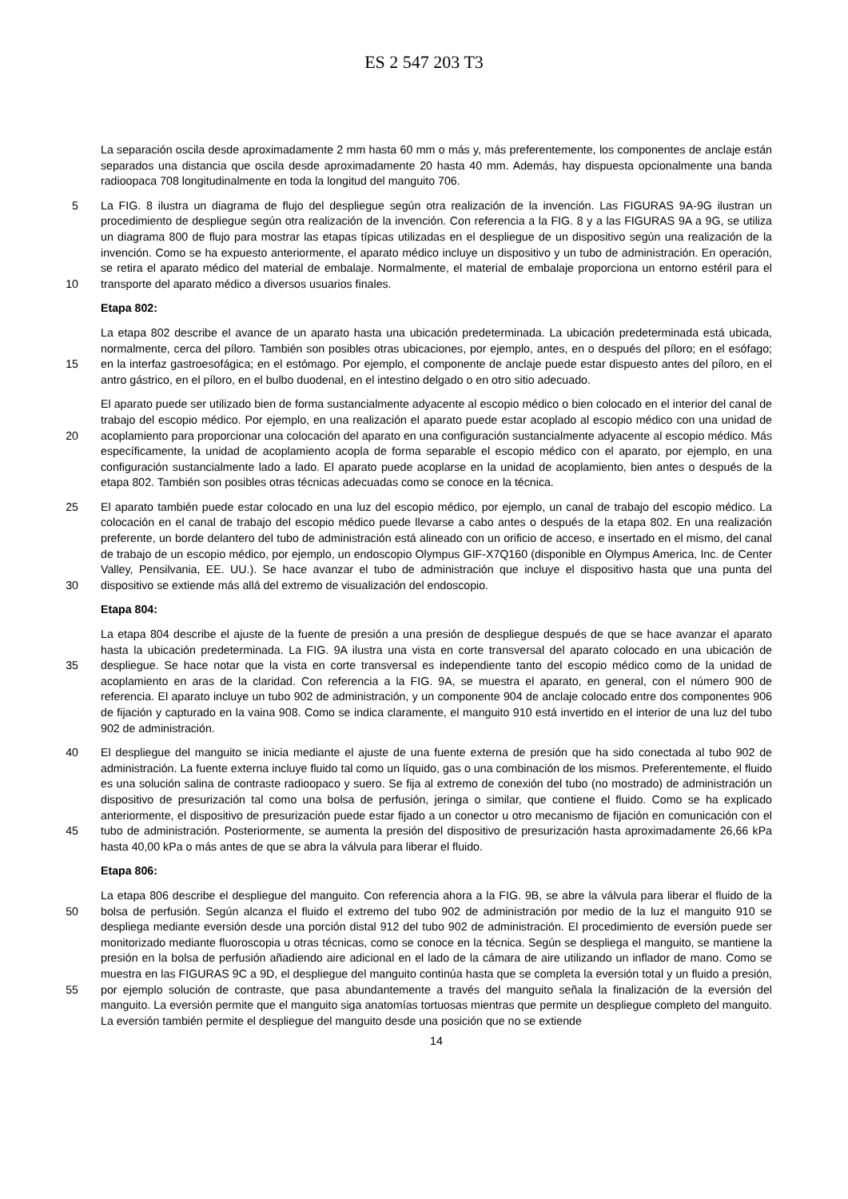ES 2 547 203 T3
La separación oscila desde aproximadamente 2 mm hasta 60 mm o más y, más preferentemente, los componentes de anclaje están separados una distancia que oscila desde aproximadamente 20 hasta 40 mm. Además, hay dispuesta opcionalmente una banda radioopaca 708 longitudinalmente en toda la longitud del manguito 706.
La FIG. 8 ilustra un diagrama de flujo del despliegue según otra realización de la invención. Las FIGURAS 9A-9G 5 ilustran un procedimiento de despliegue según otra realización de la invención. Con referencia a la FIG. 8 y a las FIGURAS 9A a 9G, se utiliza un diagrama 800 de flujo para mostrar las etapas típicas utilizadas en el despliegue de un dispositivo según una realización de la invención. Como se ha expuesto anteriormente, el aparato médico incluye un dispositivo y un tubo de administración. En operación, se retira el aparato médico del material de embalaje. Normalmente, el material de embalaje proporciona un entorno estéril para el transporte del aparato médico a 10 diversos usuarios finales.
Etapa 802:
La etapa 802 describe el avance de un aparato hasta una ubicación predeterminada. La ubicación predeterminada está ubicada, normalmente, cerca del píloro. También son posibles otras ubicaciones, por ejemplo, antes, en o después del píloro; en el esófago; en la interfaz gastroesofágica; en el estómago. Por ejemplo, el componente de 15 anclaje puede estar dispuesto antes del píloro, en el antro gástrico, en el píloro, en el bulbo duodenal, en el intestino delgado o en otro sitio adecuado.
El aparato puede ser utilizado bien de forma sustancialmente adyacente al escopio médico o bien colocado en el interior del canal de trabajo del escopio médico. Por ejemplo, en una realización el aparato puede estar acoplado al escopio médico con una unidad de acoplamiento para proporcionar una colocación del aparato en una configuración 20 sustancialmente adyacente al escopio médico. Más específicamente, la unidad de acoplamiento acopla de forma separable el escopio médico con el aparato, por ejemplo, en una configuración sustancialmente lado a lado. El aparato puede acoplarse en la unidad de acoplamiento, bien antes o después de la etapa 802. También son posibles otras técnicas adecuadas como se conoce en la técnica.
El aparato también puede estar colocado en una luz del escopio médico, por ejemplo, un canal de trabajo del 25 escopio médico. La colocación en el canal de trabajo del escopio médico puede llevarse a cabo antes o después de la etapa 802. En una realización preferente, un borde delantero del tubo de administración está alineado con un orificio de acceso, e insertado en el mismo, del canal de trabajo de un escopio médico, por ejemplo, un endoscopio Olympus GIF-X7Q160 (disponible en Olympus America, Inc. de Center Valley, Pensilvania, EE. UU.). Se hace avanzar el tubo de administración que incluye el dispositivo hasta que una punta del dispositivo se extiende más allá 30 del extremo de visualización del endoscopio.
Etapa 804:
La etapa 804 describe el ajuste de la fuente de presión a una presión de despliegue después de que se hace avanzar el aparato hasta la ubicación predeterminada. La FIG. 9A ilustra una vista en corte transversal del aparato colocado en una ubicación de despliegue. Se hace notar que la vista en corte transversal es independiente tanto del 35 escopio médico como de la unidad de acoplamiento en aras de la claridad. Con referencia a la FIG. 9A, se muestra el aparato, en general, con el número 900 de referencia. El aparato incluye un tubo 902 de administración, y un componente 904 de anclaje colocado entre dos componentes 906 de fijación y capturado en la vaina 908. Como se indica claramente, el manguito 910 está invertido en el interior de una luz del tubo 902 de administración.
El despliegue del manguito se inicia mediante el ajuste de una fuente externa de presión que ha sido conectada al 40 tubo 902 de administración. La fuente externa incluye fluido tal como un líquido, gas o una combinación de los mismos. Preferentemente, el fluido es una solución salina de contraste radioopaco y suero. Se fija al extremo de conexión del tubo (no mostrado) de administración un dispositivo de presurización tal como una bolsa de perfusión, jeringa o similar, que contiene el fluido. Como se ha explicado anteriormente, el dispositivo de presurización puede estar fijado a un conector u otro mecanismo de fijación en comunicación con el tubo de administración. 45 Posteriormente, se aumenta la presión del dispositivo de presurización hasta aproximadamente 26,66 kPa hasta 40,00 kPa o más antes de que se abra la válvula para liberar el fluido.
Etapa 806:
La etapa 806 describe el despliegue del manguito. Con referencia ahora a la FIG. 9B, se abre la válvula para liberar el fluido de la bolsa de perfusión. Según alcanza el fluido el extremo del tubo 902 de administración por medio de la 50 luz el manguito 910 se despliega mediante eversión desde una porción distal 912 del tubo 902 de administración. El procedimiento de eversión puede ser monitorizado mediante fluoroscopia u otras técnicas, como se conoce en la técnica. Según se despliega el manguito, se mantiene la presión en la bolsa de perfusión añadiendo aire adicional en el lado de la cámara de aire utilizando un inflador de mano. Como se muestra en las FIGURAS 9C a 9D, el despliegue del manguito continúa hasta que se completa la eversión total y un fluido a presión, por ejemplo solución 55 de contraste, que pasa abundantemente a través del manguito señala la finalización de la eversión del manguito. La eversión permite que el manguito siga anatomías tortuosas mientras que permite un despliegue completo del manguito. La eversión también permite el despliegue del manguito desde una posición que no se extiende
14